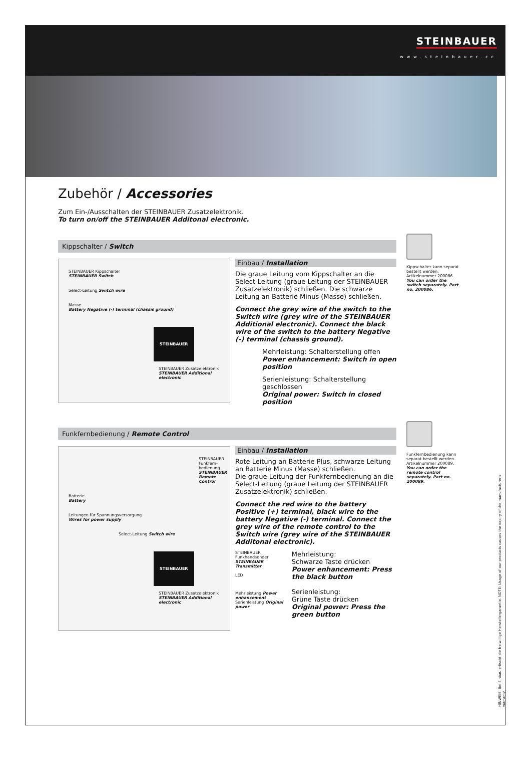STEINBAUER
www.steinbauer.cc
Zubehör / Accessories
Zum Ein-/Ausschalten der STEINBAUER Zusatzelektronik.
To turn on/off the STEINBAUER Additonal electronic.
Kippschalter / Switch
STEINBAUER Kippschalter
STEINBAUER Switch
Select-Leitung Switch wire
Masse
Battery Negative (-) terminal (chassis ground)
STEINBAUER
STEINBAUER Zusatzelektronik
STEINBAUER Additional electronic
Einbau / Installation
Die graue Leitung vom Kippschalter an die Select-Leitung (graue Leitung der STEINBAUER Zusatzelektronik) schließen. Die schwarze Leitung an Batterie Minus (Masse) schließen.
Connect the grey wire of the switch to the Switch wire (grey wire of the STEINBAUER Additional electronic). Connect the black wire of the switch to the battery Negative (-) terminal (chassis ground).
Mehrleistung: Schalterstellung offen
Power enhancement: Switch in open position
Serienleistung: Schalterstellung geschlossen
Original power: Switch in closed position
Kippschalter kann separat bestellt werden. Artikelnummer 200086.
You can order the switch separately. Part no. 200086.
Funkfernbedienung / Remote Control
STEINBAUER Funkfern-bedienung
STEINBAUER Remote Control
Batterie
Battery
Leitungen für Spannungsversorgung
Wires for power supply
Select-Leitung Switch wire
STEINBAUER
STEINBAUER Zusatzelektronik
STEINBAUER Additional electronic
Einbau / Installation
Rote Leitung an Batterie Plus, schwarze Leitung an Batterie Minus (Masse) schließen.
Die graue Leitung der Funkfernbedienung an die Select-Leitung (graue Leitung der STEINBAUER Zusatzelektronik) schließen.
Connect the red wire to the battery Positive (+) terminal, black wire to the battery Negative (-) terminal. Connect the grey wire of the remote control to the Switch wire (grey wire of the STEINBAUER Additonal electronic).
STEINBAUER Funkhandsender
STEINBAUER Transmitter
LED
Mehrleistung Power enhancement Serienleistung Original power
Mehrleistung:
Schwarze Taste drücken
Power enhancement: Press the black button
Serienleistung:
Grüne Taste drücken
Original power: Press the green button
Funkfernbedienung kann separat bestellt werden. Artikelnummer 200089.
You can order the remote control separately. Part no. 200089.
HINWEIS: Bei Einbau erlischt die freiwillige Herstellergarantie. NOTE: Usage of our products causes the expiry of the manufacturer's warranty.